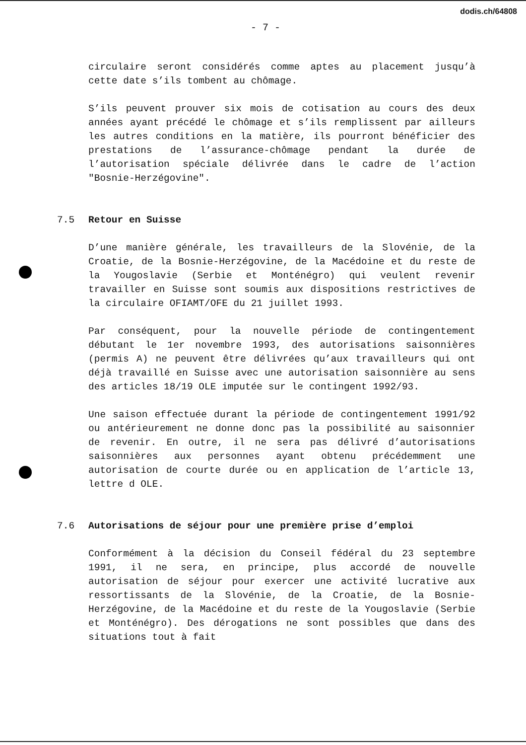dodis.ch/64808
- 7 -
circulaire seront considérés comme aptes au placement jusqu’à cette date s’ils tombent au chômage.
S’ils peuvent prouver six mois de cotisation au cours des deux années ayant précédé le chômage et s’ils remplissent par ailleurs les autres conditions en la matière, ils pourront bénéficier des prestations de l’assurance-chômage pendant la durée de l’autorisation spéciale délivrée dans le cadre de l’action "Bosnie-Herzégovine".
7.5 Retour en Suisse
D’une manière générale, les travailleurs de la Slovénie, de la Croatie, de la Bosnie-Herzégovine, de la Macédoine et du reste de la Yougoslavie (Serbie et Monténégro) qui veulent revenir travailler en Suisse sont soumis aux dispositions restrictives de la circulaire OFIAMT/OFE du 21 juillet 1993.
Par conséquent, pour la nouvelle période de contingentement débutant le 1er novembre 1993, des autorisations saisonnières (permis A) ne peuvent être délivrées qu’aux travailleurs qui ont déjà travaillé en Suisse avec une autorisation saisonnière au sens des articles 18/19 OLE imputée sur le contingent 1992/93.
Une saison effectuée durant la période de contingentement 1991/92 ou antérieurement ne donne donc pas la possibilité au saisonnier de revenir. En outre, il ne sera pas délivré d’autorisations saisonnières aux personnes ayant obtenu précédemment une autorisation de courte durée ou en application de l’article 13, lettre d OLE.
7.6 Autorisations de séjour pour une première prise d’emploi
Conformément à la décision du Conseil fédéral du 23 septembre 1991, il ne sera, en principe, plus accordé de nouvelle autorisation de séjour pour exercer une activité lucrative aux ressortissants de la Slovénie, de la Croatie, de la Bosnie-Herzégovine, de la Macédoine et du reste de la Yougoslavie (Serbie et Monténégro). Des dérogations ne sont possibles que dans des situations tout à fait